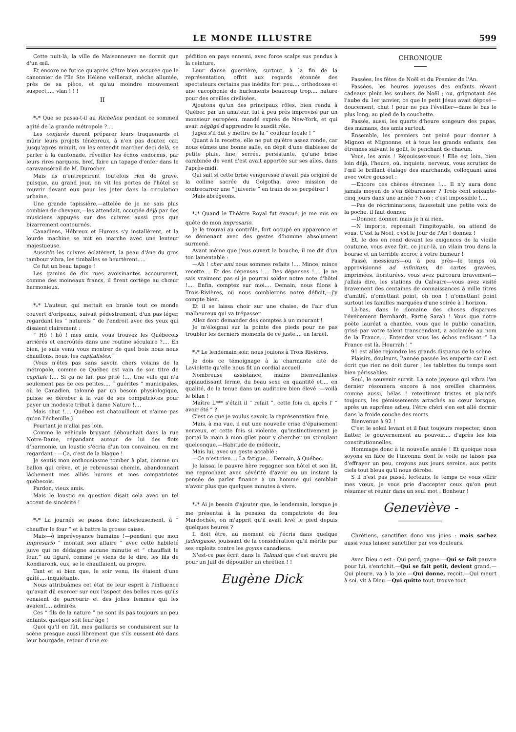LE MONDE ILLUSTRE 599
Cette nuit-là, la ville de Maisonneuve ne dormit que d'un œil.
Et encore ne fut-ce qu'après s'être bien assurée que le canonnier de l'île Ste Hélène veillerait, mèche allumée, près de sa pièce, et qu'au moindre mouvement suspect,.... vlan ! ! !
II
*<sub>*</sub>* Que se passa-t-il au Richelieu pendant ce sommeil agité de la grande métropole ?....
Les conjurés durent préparer leurs traquenards et mûrir leurs projets ténébreux, à n'en pas douter, car, jusqu'après minuit, on les entendit marcher deci delà, se parler à la cantonade, réveiller les échos endormis, par leurs rires narquois, bref, faire un tapage d'enfer dans le caravansérail de M. Durocher.
Mais ils n'entreprirent toutefois rien de grave, puisque, au grand jour, on vit les portes de l'hôtel se rouvrir devant eux pour les jeter dans la circulation urbaine.
Une grande tapissière,—attelée de je ne sais plus combien de chevaux,—les attendait, occupée déjà par des musiciens appuyés sur des cuivres aussi gros que bizarrement contournés.
Canadiens, Hébreux et Hurons s'y installèrent, et la lourde machine se mit en marche avec une lenteur majestueuse.
Aussitôt les cuivres éclatèrent, la peau d'âne du gros tambour vibra, les timballes se heurtèrent.....
Ce fut un beau tapage !
Les gamins de dix rues avoisinantes accoururent, comme des moineaux francs, il firent cortège au chœur harmonieux.
*<sub>*</sub>* L'auteur, qui mettait en branle tout ce monde couvert d'oripeaux, suivait pédestrement, d'un pas léger, regardant les “ naturels ” de l'endroit avec des yeux qui disaient clairement :
“ Hô ! hô ! mes amis, vous trouvez les Québecois arriérés et encroûtés dans une routine séculaire ?.... Eh bien, je suis venu vous montrer de quel bois nous nous chauffons, nous, les capitalistes.”
(Vous n'êtes pas sans savoir, chers voisins de la métropole, comme ce Québec est vain de son titre de capitale !.... Si ça ne fait pas pitié !.... Une ville qui n'a seulement pas de ces petites.... “ guérites ” municipales, où le Canadien, talonné par un besoin physiologique, puisse se dérober à la vue de ses compatriotes pour payer un modeste tribut à dame Nature !....
Mais chut !.... Québec est chatouilleux et n'aime pas qu'on l'échenille.)
Pourtant je n'allai pas loin.
Comme le véhicule bruyant débouchait dans la rue Notre-Dame, répandant autour de lui des flots d'harmonie, un loustic s'écria d'un ton convaincu, en me regardant : —Ça, c'est de la blague !
Je sentis mon enthousiasme tomber à plat, comme un ballon qui crève, et je rebroussai chemin, abandonnant lâchement mes alliés hurons et mes compatriotes québecois.
Pardon, vieux amis.
Mais le loustic en question disait cela avec un tel accent de sincérité !
*<sub>*</sub>* La journée se passa donc laborieusement, à “ chauffer le four ” et à battre la grosse caisse.
Mais—ô imprévoyance humaine !—pendant que mon impresario “ montait son affaire ” avec cette habileté juive qui ne dédaigne aucune minutie et “ chauffait le four,” au figuré, comme je viens de le dire, les fils de Kondiaronk, eux, se le chauffaient, au propre.
Tant et si bien que, le soir venu, ils étaient d'une gaîté.... inquiétante.
Nous attribuâmes cet état de leur esprit à l'influence qu'avait dû exercer sur eux l'aspect des belles rues qu'ils venaient de parcourir et des jolies femmes qui les avaient.... admirés.
Ces “ fils de la nature ” ne sont ils pas toujours un peu enfants, quelque soit leur âge !
Quoi qu'il en fût, mes gaillards se conduisirent sur la scène presque aussi librement que s'ils eussent été dans leur bourgade, retour d'une ex-
pédition en pays ennemi, avec force scalps sus pendus à la ceinture.
Leur danse guerrière, surtout, à la fin de la représentation, offrit aux regards étonnés des spectateurs certains pas inédits fort peu.... orthodoxes et une cacophonie de hurlements beaucoup trop.... nature pour des oreilles civilisées.
Ajoutons qu'un des principaux rôles, bien rendu à Québec par un amateur, fut à peu près improvisé par un monsieur européen, mandé exprès de New-York, et qui avait négligé d'apprendre le susdit rôle.
Jugez s'il dut y mettre de la “ couleur locale ! ”
Quant à la recette, elle ne put qu'être assez ronde, car nous eûmes une bonne salle, en dépit d'une diablesse de petite pluie, fine, serrée, persistante, qu'une brise carabinée de vent d'est avait apportée sur ses aîles, dans l'après-midi.
Qui sait si cette brise vengeresse n'avait pas originé de la colline sacrée du Golgotha, avec mission de contrecarrer une “ juiverie ” en train de se perpétrer !
Mais abrégeons.
*<sub>*</sub>* Quand le Théâtre Royal fut évacué, je me mis en quête de mon impresario.
Je le trouvai au contrôle, fort occupé en apparence et se démenant avec des gestes d'homme absolument surmené.
Avant même que j'eus ouvert la bouche, il me dit d'un ton lamentable :
—Ah ! cher ami nous sommes refaits !.... Mince, mince recette.... Et des dépenses !.... Des dépenses !.... Je ne sais vraiment pas si je pourrai solder notre note d'hôtel !.... Enfin, comptez sur moi.... Demain, nous filons à Trois-Rivières, où nous comblerons notre déficit,—j'y compte bien.
Et il se laissa choir sur une chaise, de l'air d'un malheureux qui va trépasser.
Allez donc demander des comptes à un mourant !
Je m'éloignai sur la pointe des pieds pour ne pas troubler les derniers moments de ce juste.... en Israël.
*<sub>*</sub>* Le lendemain soir, nous jouions à Trois Rivières.
Je dois ce témoignage à la charmante cité de Laviolette qu'elle nous fit un cordial accueil.
Nombreuse assistance, mains bienveillantes applaudissant ferme, du beau sexe en quantité et.... en qualité, de la tenue dans un auditoire bien élevé :—voilà le bilan !
Maître L*** s'était il “ refait ”, cette fois ci, après l' “ avoir été ” ?
C'est ce que je voulus savoir, la représentation finie.
Mais, à ma vue, il eut une nouvelle crise d'épuisement nerveux, et cette fois si violente, qu'instinctivement je portai la main à mon gilet pour y chercher un stimulant quelconque.—Habitude de médecin.
Mais lui, avec un geste accablé :
—Ce n'est rien.... La fatigue.... Demain, à Québec.
Je laissai le pauvre hère regagner son hôtel et son lit, me reprochant avec sévérité d'avoir eu un instant la pensée de parler finance à un homme qui semblait n'avoir plus que quelques minutes à vivre.
*<sub>*</sub>* Ai je besoin d'ajouter que, le lendemain, lorsque je me présentai à la pension du compatriote de feu Mardochée, on m'apprit qu'il avait levé le pied depuis quelques heures ?
Il doit être, au moment où j'écris dans quelque judengasse, jouissant de la considération qu'il mérite par ses exploits contre les goyms canadiens.
N'est-ce pas écrit dans le Talmud que c'est œuvre pie pour un Juif de dépouiller un chrétien ! !
Eugène Dick
CHRONIQUE
Passées, les fêtes de Noël et du Premier de l'An.
Passées, les heures joyeuses des enfants rêvant cadeaux plein les souliers de Noël ; ou, grignotant dès l'aube du 1er janvier, ce que le petit Jésus avait déposé—doucement, chut ! pour ne pas l'éveiller—dans le bas le plus long, au pied de la couchette.
Passés, aussi, les quarts d'heure songeurs des papas, des mamans, des amis surtout.
Ensemble, les premiers ont peiné pour donner à Mignon et Mignonne, et à tous les grands enfants, des étrennes suivant le goût, le penchant de chacun.
Vous, les amis ! Réjouissez-vous ! Elle est loin, bien loin déjà, l'heure, où, inquiets, nerveux, vous scrutiez de l'œil le brillant étalage des marchands, colloquant ainsi avec votre gousset :
—Encore ces chères étrennes !.... Il n'y aura donc jamais moyen de s'en débarrasser ? Trois cent soixante-cinq jours dans une année ? Non ; c'est impossible !....
—Pas de récriminations, faussetait une petite voix de la poche, il faut donner.
—Donner, donner, mais je n'ai rien.
—N importe, reprenait l'impitoyable, on attend de vous. C'est la Noël, c'est le Jour de l'An ! donnez !
Et, le dos en rond devant les exigences de la vieille coutume, vous avez fait, ce jour-là, un vilain trou dans la bourse et un terrible accroc à votre humeur !
Passé, messieurs—ou à peu près—le temps où approvisionné ad infinitum, de cartes gravées, imprimées, fioriturées, vous avez parcouru bravement—j'allais dire, les stations du Calvaire—vous avez visité bravement des centaines de connaissances à mille titres d'amitié, n'omettant point, oh non ! n'omettant point surtout les familles marquées d'une soirée à l horizon.
Là-bas, dans le domaine des choses disparues l'événement Bernhardt. Partie Sarah ! Vous que notre poète lauréat a chantée, vous que le public canadien, grisé par votre talent transcendant, a acclamée au nom de la France.... Entendez vous les échos redisant “ La France est là, Hourrah ! ”
91 est allée rejoindre les grands disparus de la scène
Plaisirs, douleurs, l'année passée les emporte car il est écrit que rien ne doit durer ; les tablettes du temps sont bien périssables.
Seul, le souvenir survit. La note joyeuse qui vibra l'an dernier résonnera encore à nos oreilles charmées. comme aussi, hélas ! retentiront tristes et plaintifs toujours, les gémissements arrachés au cœur lorsque, après un suprême adieu, l'être chéri s'en est allé dormir dans la froide couche des morts.
Bienvenue à 92 !
C'est le soleil levant et il faut toujours respecter, sinon flatter, le gouvernement au pouvoir.... d'après les lois constitutionnelles.
Hommage donc à la nouvelle année ! Et quoique nous soyons en face de l'inconnu dont le voile ne laisse pas d'effrayer un peu, croyons aux jours sereins, aux petits ciels tout bleus qu'il nous dérobe.
S il n'est pas passé, lecteurs, le temps de vous offrir mes vœux, je vous prie d'accepter ceux qu'on peut résumer et réunir dans un seul mot : Bonheur !
Geneviève -
Chrétiens, sanctifiez donc vos joies : mais sachez aussi vous laisser sanctifier par vos douleurs.
Avec Dieu c'est : Qui perd, gagne.—Qui se fait pauvre pour lui, s'enrichit.—Qui se fait petit, devient grand.—Qui pleure, va à la joie —Qui donne, reçoit.—Qui meurt à soi, vit à Dieu.—Qui quitte tout, trouve tout.